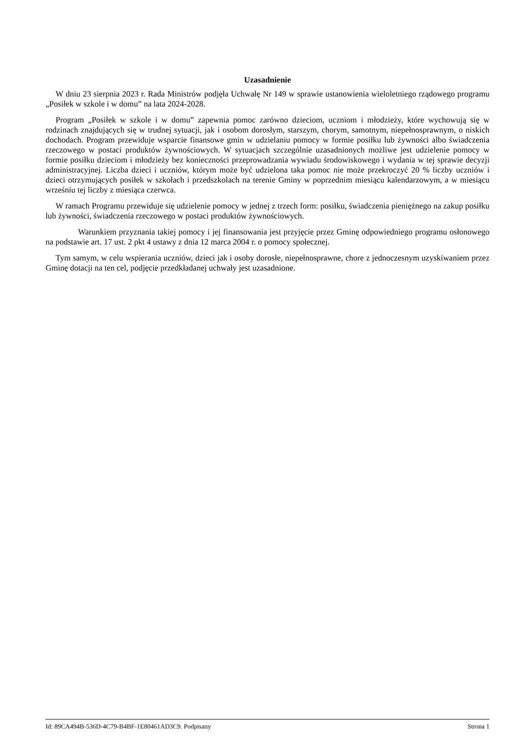Uzasadnienie
W dniu 23 sierpnia 2023 r. Rada Ministrów podjęła Uchwałę Nr 149 w sprawie ustanowienia wieloletniego rządowego programu „Posiłek w szkole i w domu” na lata 2024-2028.
Program „Posiłek w szkole i w domu” zapewnia pomoc zarówno dzieciom, uczniom i młodzieży, które wychowują się w rodzinach znajdujących się w trudnej sytuacji, jak i osobom dorosłym, starszym, chorym, samotnym, niepełnosprawnym, o niskich dochodach. Program przewiduje wsparcie finansowe gmin w udzielaniu pomocy w formie posiłku lub żywności albo świadczenia rzeczowego w postaci produktów żywnościowych. W sytuacjach szczególnie uzasadnionych możliwe jest udzielenie pomocy w formie posiłku dzieciom i młodzieży bez konieczności przeprowadzania wywiadu środowiskowego i wydania w tej sprawie decyzji administracyjnej. Liczba dzieci i uczniów, którym może być udzielona taka pomoc nie może przekroczyć 20 % liczby uczniów i dzieci otrzymujących posiłek w szkołach i przedszkolach na terenie Gminy w poprzednim miesiącu kalendarzowym, a w miesiącu wrześniu tej liczby z miesiąca czerwca.
W ramach Programu przewiduje się udzielenie pomocy w jednej z trzech form: posiłku, świadczenia pieniężnego na zakup posiłku lub żywności, świadczenia rzeczowego w postaci produktów żywnościowych.
Warunkiem przyznania takiej pomocy i jej finansowania jest przyjęcie przez Gminę odpowiedniego programu osłonowego na podstawie art. 17 ust. 2 pkt 4 ustawy z dnia 12 marca 2004 r. o pomocy społecznej.
Tym samym, w celu wspierania uczniów, dzieci jak i osoby dorosłe, niepełnosprawne, chore z jednoczesnym uzyskiwaniem przez Gminę dotacji na ten cel, podjęcie przedkładanej uchwały jest uzasadnione.
Id: 89CA494B-536D-4C79-B4BF-1E80461AD3C9. Podpisany Strona 1